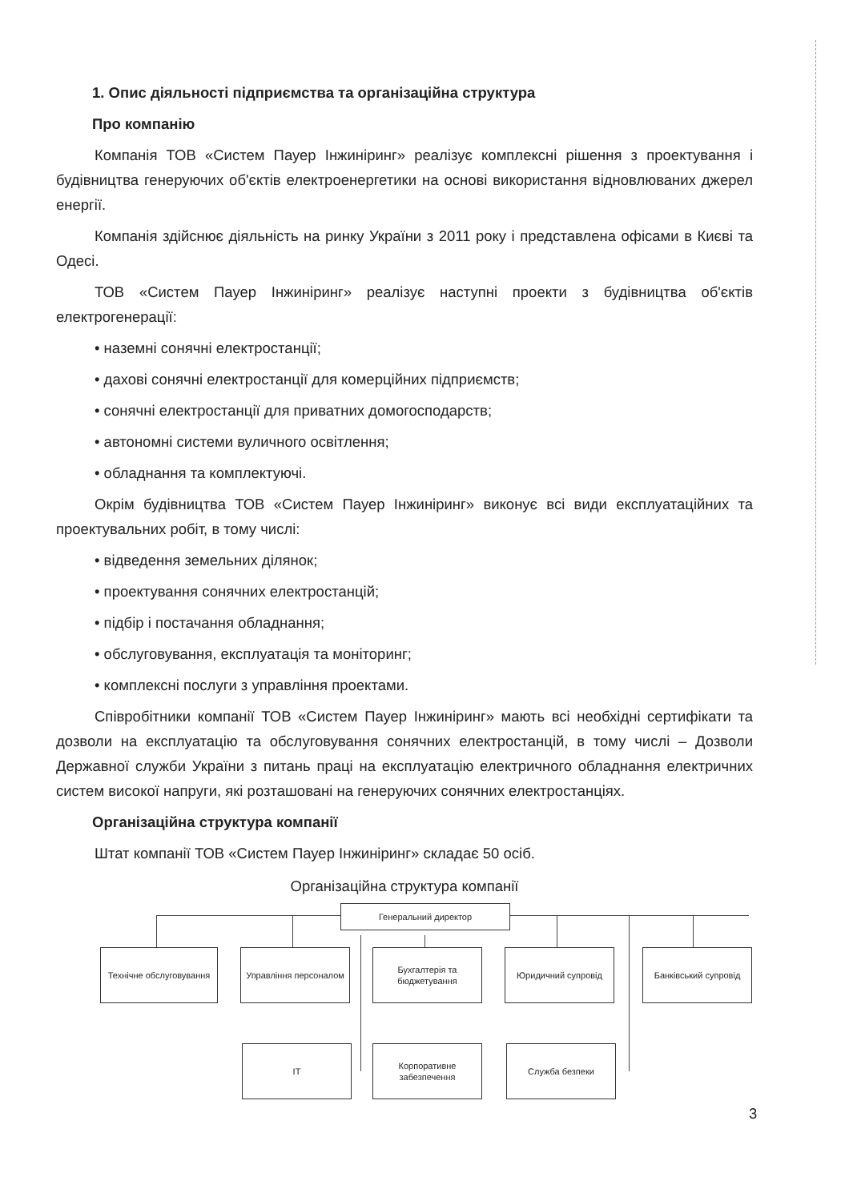1. Опис діяльності підприємства та організаційна структура
Про компанію
Компанія ТОВ «Систем Пауер Інжиніринг» реалізує комплексні рішення з проектування і будівництва генеруючих об'єктів електроенергетики на основі використання відновлюваних джерел енергії.
Компанія здійснює діяльність на ринку України з 2011 року і представлена офісами в Києві та Одесі.
ТОВ «Систем Пауер Інжиніринг» реалізує наступні проекти з будівництва об'єктів електрогенерації:
• наземні сонячні електростанції;
• дахові сонячні електростанції для комерційних підприємств;
• сонячні електростанції для приватних домогосподарств;
• автономні системи вуличного освітлення;
• обладнання та комплектуючі.
Окрім будівництва ТОВ «Систем Пауер Інжиніринг» виконує всі види експлуатаційних та проектувальних робіт, в тому числі:
• відведення земельних ділянок;
• проектування сонячних електростанцій;
• підбір і постачання обладнання;
• обслуговування, експлуатація та моніторинг;
• комплексні послуги з управління проектами.
Співробітники компанії ТОВ «Систем Пауер Інжиніринг» мають всі необхідні сертифікати та дозволи на експлуатацію та обслуговування сонячних електростанцій, в тому числі – Дозволи Державної служби України з питань праці на експлуатацію електричного обладнання електричних систем високої напруги, які розташовані на генеруючих сонячних електростанціях.
Організаційна структура компанії
Штат компанії ТОВ «Систем Пауер Інжиніринг» складає 50 осіб.
Організаційна структура компанії
Генеральний директор
Технічне обслуговування
Управління персоналом
Бухгалтерія та бюджетування
Юридичний супровід Банківський супровід
IT
Корпоративне забезпечення
Служба безпеки
3